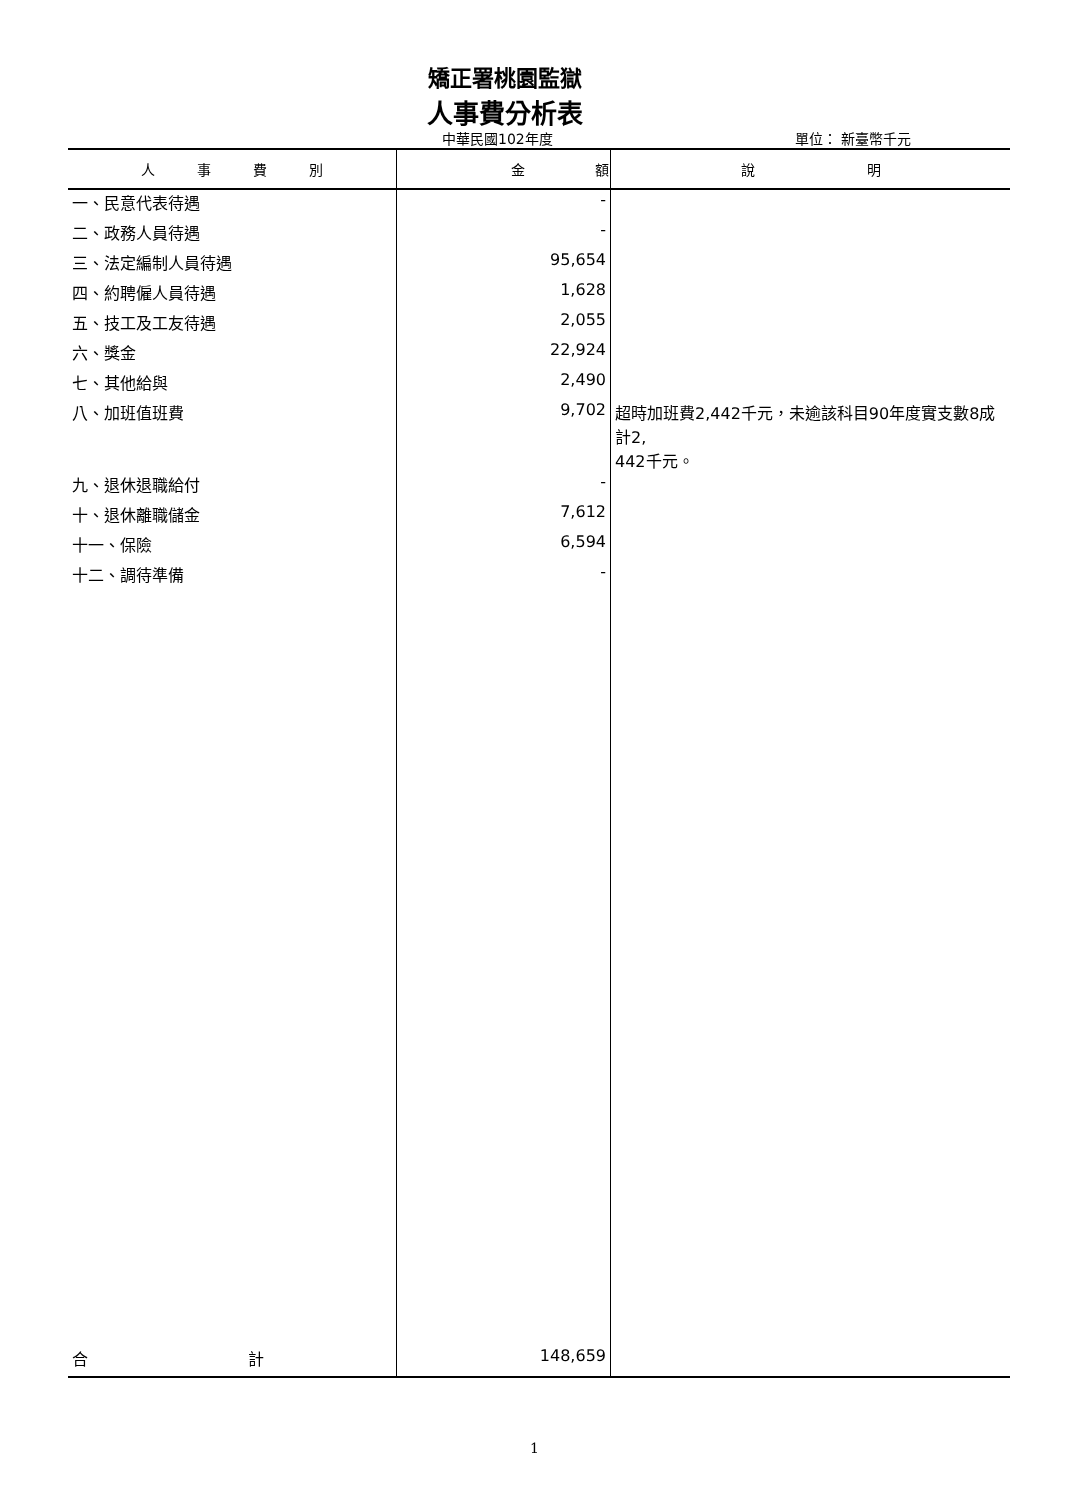矯正署桃園監獄
人事費分析表
中華民國102年度 單位： 新臺幣千元
| 人 事 費 別 | 金 額 | 說 明 |
| --- | --- | --- |
| 一、民意代表待遇 | - | |
| 二、政務人員待遇 | - | |
| 三、法定編制人員待遇 | 95,654 | |
| 四、約聘僱人員待遇 | 1,628 | |
| 五、技工及工友待遇 | 2,055 | |
| 六、獎金 | 22,924 | |
| 七、其他給與 | 2,490 | |
| 八、加班值班費 | 9,702 | 超時加班費2,442千元，未逾該科目90年度實支數8成計2, 442千元。 |
| 九、退休退職給付 | - | |
| 十、退休離職儲金 | 7,612 | |
| 十一、保險 | 6,594 | |
| 十二、調待準備 | - | |
| 合 計 | 148,659 | |
1